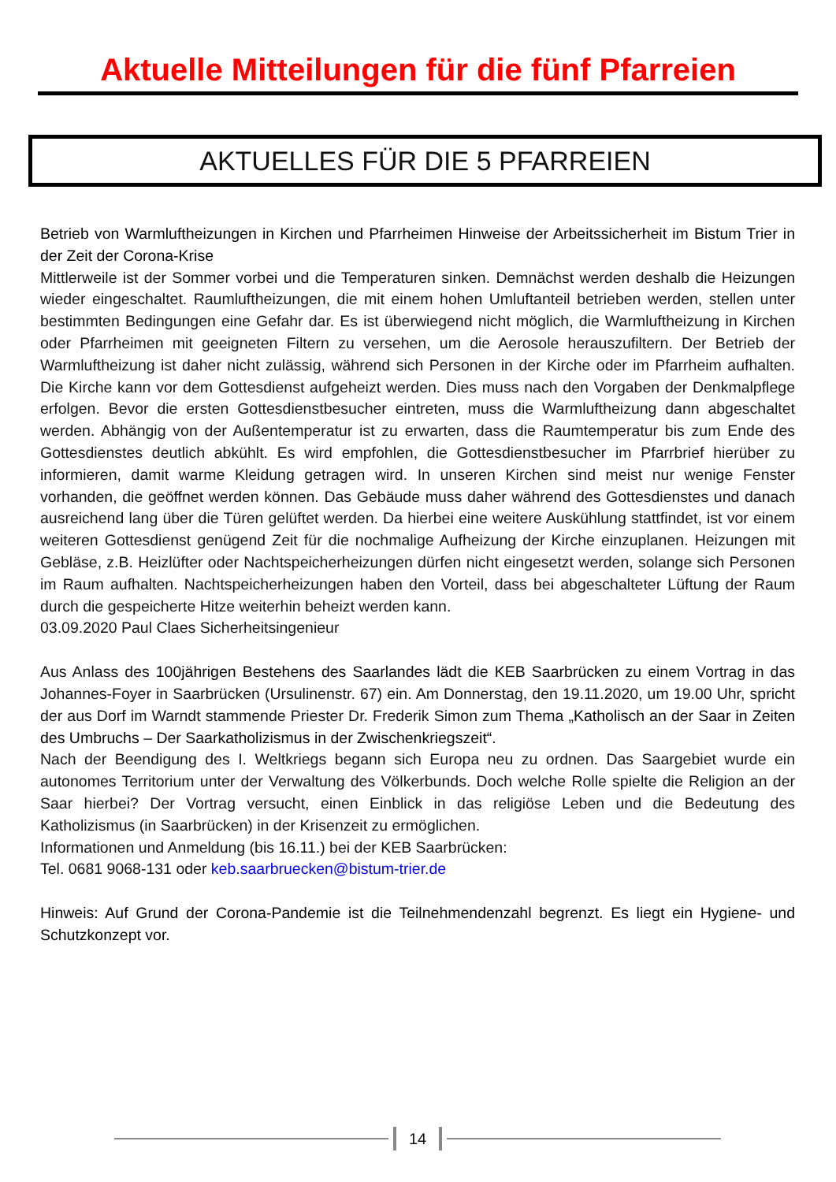Aktuelle Mitteilungen für die fünf Pfarreien
AKTUELLES FÜR DIE 5 PFARREIEN
Betrieb von Warmluftheizungen in Kirchen und Pfarrheimen Hinweise der Arbeitssicherheit im Bistum Trier in der Zeit der Corona-Krise
Mittlerweile ist der Sommer vorbei und die Temperaturen sinken. Demnächst werden deshalb die Heizungen wieder eingeschaltet. Raumluftheizungen, die mit einem hohen Umluftanteil betrieben werden, stellen unter bestimmten Bedingungen eine Gefahr dar. Es ist überwiegend nicht möglich, die Warmluftheizung in Kirchen oder Pfarrheimen mit geeigneten Filtern zu versehen, um die Aerosole herauszufiltern. Der Betrieb der Warmluftheizung ist daher nicht zulässig, während sich Personen in der Kirche oder im Pfarrheim aufhalten. Die Kirche kann vor dem Gottesdienst aufgeheizt werden. Dies muss nach den Vorgaben der Denkmalpflege erfolgen. Bevor die ersten Gottesdienstbesucher eintreten, muss die Warmluftheizung dann abgeschaltet werden. Abhängig von der Außentemperatur ist zu erwarten, dass die Raumtemperatur bis zum Ende des Gottesdienstes deutlich abkühlt. Es wird empfohlen, die Gottesdienstbesucher im Pfarrbrief hierüber zu informieren, damit warme Kleidung getragen wird. In unseren Kirchen sind meist nur wenige Fenster vorhanden, die geöffnet werden können. Das Gebäude muss daher während des Gottesdienstes und danach ausreichend lang über die Türen gelüftet werden. Da hierbei eine weitere Auskühlung stattfindet, ist vor einem weiteren Gottesdienst genügend Zeit für die nochmalige Aufheizung der Kirche einzuplanen. Heizungen mit Gebläse, z.B. Heizlüfter oder Nachtspeicherheizungen dürfen nicht eingesetzt werden, solange sich Personen im Raum aufhalten. Nachtspeicherheizungen haben den Vorteil, dass bei abgeschalteter Lüftung der Raum durch die gespeicherte Hitze weiterhin beheizt werden kann.
03.09.2020 Paul Claes Sicherheitsingenieur
Aus Anlass des 100jährigen Bestehens des Saarlandes lädt die KEB Saarbrücken zu einem Vortrag in das Johannes-Foyer in Saarbrücken (Ursulinenstr. 67) ein. Am Donnerstag, den 19.11.2020, um 19.00 Uhr, spricht der aus Dorf im Warndt stammende Priester Dr. Frederik Simon zum Thema „Katholisch an der Saar in Zeiten des Umbruchs – Der Saarkatholizismus in der Zwischenkriegszeit“.
Nach der Beendigung des I. Weltkriegs begann sich Europa neu zu ordnen. Das Saargebiet wurde ein autonomes Territorium unter der Verwaltung des Völkerbunds. Doch welche Rolle spielte die Religion an der Saar hierbei? Der Vortrag versucht, einen Einblick in das religiöse Leben und die Bedeutung des Katholizismus (in Saarbrücken) in der Krisenzeit zu ermöglichen.
Informationen und Anmeldung (bis 16.11.) bei der KEB Saarbrücken:
Tel. 0681 9068-131 oder keb.saarbruecken@bistum-trier.de
Hinweis: Auf Grund der Corona-Pandemie ist die Teilnehmendenzahl begrenzt. Es liegt ein Hygiene- und Schutzkonzept vor.
14